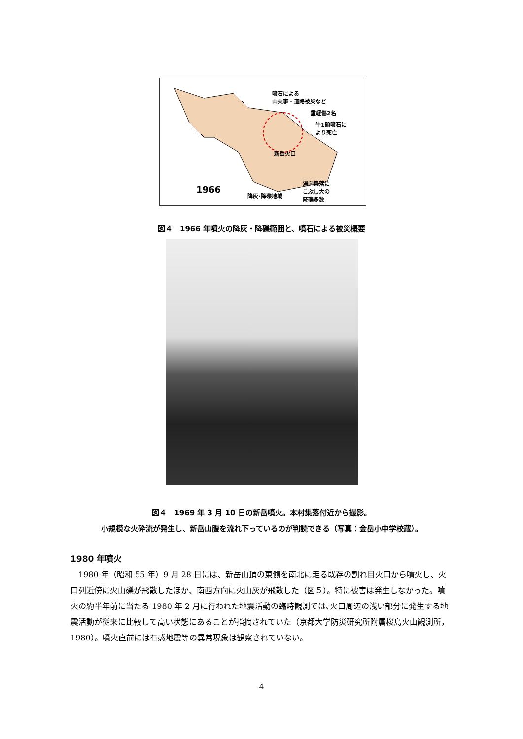噴石による
山火事・道路被災など
重軽傷2名
牛1頭噴石に
より死亡
新岳火口
1966
降灰･降礫地域
湯向集落に
こぶし大の
降礫多数
図４　1966 年噴火の降灰・降礫範囲と、噴石による被災概要
図４　1969 年 3 月 10 日の新岳噴火。本村集落付近から撮影。
小規模な火砕流が発生し、新岳山腹を流れ下っているのが判読できる（写真：金岳小中学校蔵）。
1980 年噴火
1980 年（昭和 55 年）9 月 28 日には、新岳山頂の東側を南北に走る既存の割れ目火口から噴火し、火口列近傍に火山礫が飛散したほか、南西方向に火山灰が飛散した（図５）。特に被害は発生しなかった。噴火の約半年前に当たる 1980 年 2 月に行われた地震活動の臨時観測では､火口周辺の浅い部分に発生する地震活動が従来に比較して高い状態にあることが指摘されていた（京都大学防災研究所附属桜島火山観測所，1980）。噴火直前には有感地震等の異常現象は観察されていない。
4